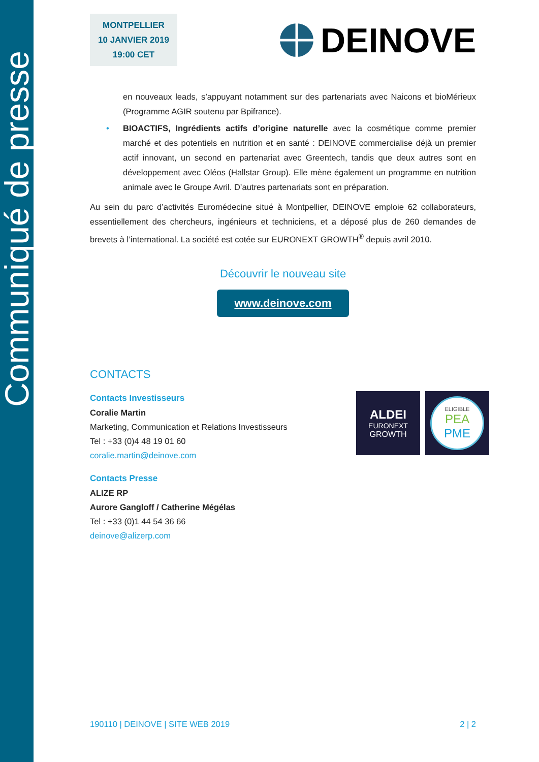Communiqué de presse
MONTPELLIER
10 JANVIER 2019
19:00 CET
DEINOVE
en nouveaux leads, s’appuyant notamment sur des partenariats avec Naicons et bioMérieux (Programme AGIR soutenu par Bpifrance).
• BIOACTIFS, Ingrédients actifs d’origine naturelle avec la cosmétique comme premier marché et des potentiels en nutrition et en santé : DEINOVE commercialise déjà un premier actif innovant, un second en partenariat avec Greentech, tandis que deux autres sont en développement avec Oléos (Hallstar Group). Elle mène également un programme en nutrition animale avec le Groupe Avril. D’autres partenariats sont en préparation.
Au sein du parc d’activités Euromédecine situé à Montpellier, DEINOVE emploie 62 collaborateurs, essentiellement des chercheurs, ingénieurs et techniciens, et a déposé plus de 260 demandes de brevets à l’international. La société est cotée sur EURONEXT GROWTH<sup>®</sup> depuis avril 2010.
Découvrir le nouveau site
www.deinove.com
CONTACTS
Contacts Investisseurs
Coralie Martin
Marketing, Communication et Relations Investisseurs
Tel : +33 (0)4 48 19 01 60
coralie.martin@deinove.com
Contacts Presse
ALIZE RP
Aurore Gangloff / Catherine Mégélas
Tel : +33 (0)1 44 54 36 66
deinove@alizerp.com
ALDEI
EURONEXT
GROWTH
ELIGIBLE
PEA
PME
190110 | DEINOVE | SITE WEB 2019 2 | 2